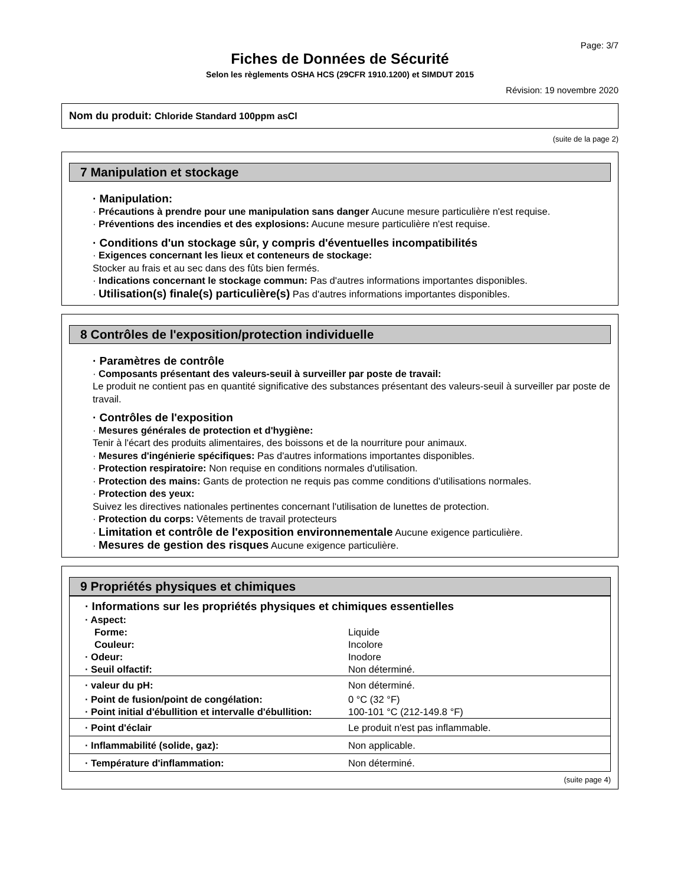Page: 3/7
Fiches de Données de Sécurité
Selon les règlements OSHA HCS (29CFR 1910.1200) et SIMDUT 2015
Révision: 19 novembre 2020
Nom du produit: Chloride Standard 100ppm asCl
(suite de la page 2)
7 Manipulation et stockage
· Manipulation:
· Précautions à prendre pour une manipulation sans danger Aucune mesure particulière n'est requise.
· Préventions des incendies et des explosions: Aucune mesure particulière n'est requise.
· Conditions d'un stockage sûr, y compris d'éventuelles incompatibilités
· Exigences concernant les lieux et conteneurs de stockage:
Stocker au frais et au sec dans des fûts bien fermés.
· Indications concernant le stockage commun: Pas d'autres informations importantes disponibles.
· Utilisation(s) finale(s) particulière(s) Pas d'autres informations importantes disponibles.
8 Contrôles de l'exposition/protection individuelle
· Paramètres de contrôle
· Composants présentant des valeurs-seuil à surveiller par poste de travail:
Le produit ne contient pas en quantité significative des substances présentant des valeurs-seuil à surveiller par poste de travail.
· Contrôles de l'exposition
· Mesures générales de protection et d'hygiène:
Tenir à l'écart des produits alimentaires, des boissons et de la nourriture pour animaux.
· Mesures d'ingénierie spécifiques: Pas d'autres informations importantes disponibles.
· Protection respiratoire: Non requise en conditions normales d'utilisation.
· Protection des mains: Gants de protection ne requis pas comme conditions d'utilisations normales.
· Protection des yeux:
Suivez les directives nationales pertinentes concernant l'utilisation de lunettes de protection.
· Protection du corps: Vêtements de travail protecteurs
· Limitation et contrôle de l'exposition environnementale Aucune exigence particulière.
· Mesures de gestion des risques Aucune exigence particulière.
9 Propriétés physiques et chimiques
| · Informations sur les propriétés physiques et chimiques essentielles | |
| · Aspect: | |
| Forme: | Liquide |
| Couleur: | Incolore |
| · Odeur: | Inodore |
| · Seuil olfactif: | Non déterminé. |
| · valeur du pH: | Non déterminé. |
| · Point de fusion/point de congélation: | 0 °C (32 °F) |
| · Point initial d'ébullition et intervalle d'ébullition: | 100-101 °C (212-149.8 °F) |
| · Point d'éclair | Le produit n'est pas inflammable. |
| · Inflammabilité (solide, gaz): | Non applicable. |
| · Température d'inflammation: | Non déterminé. |
(suite page 4)